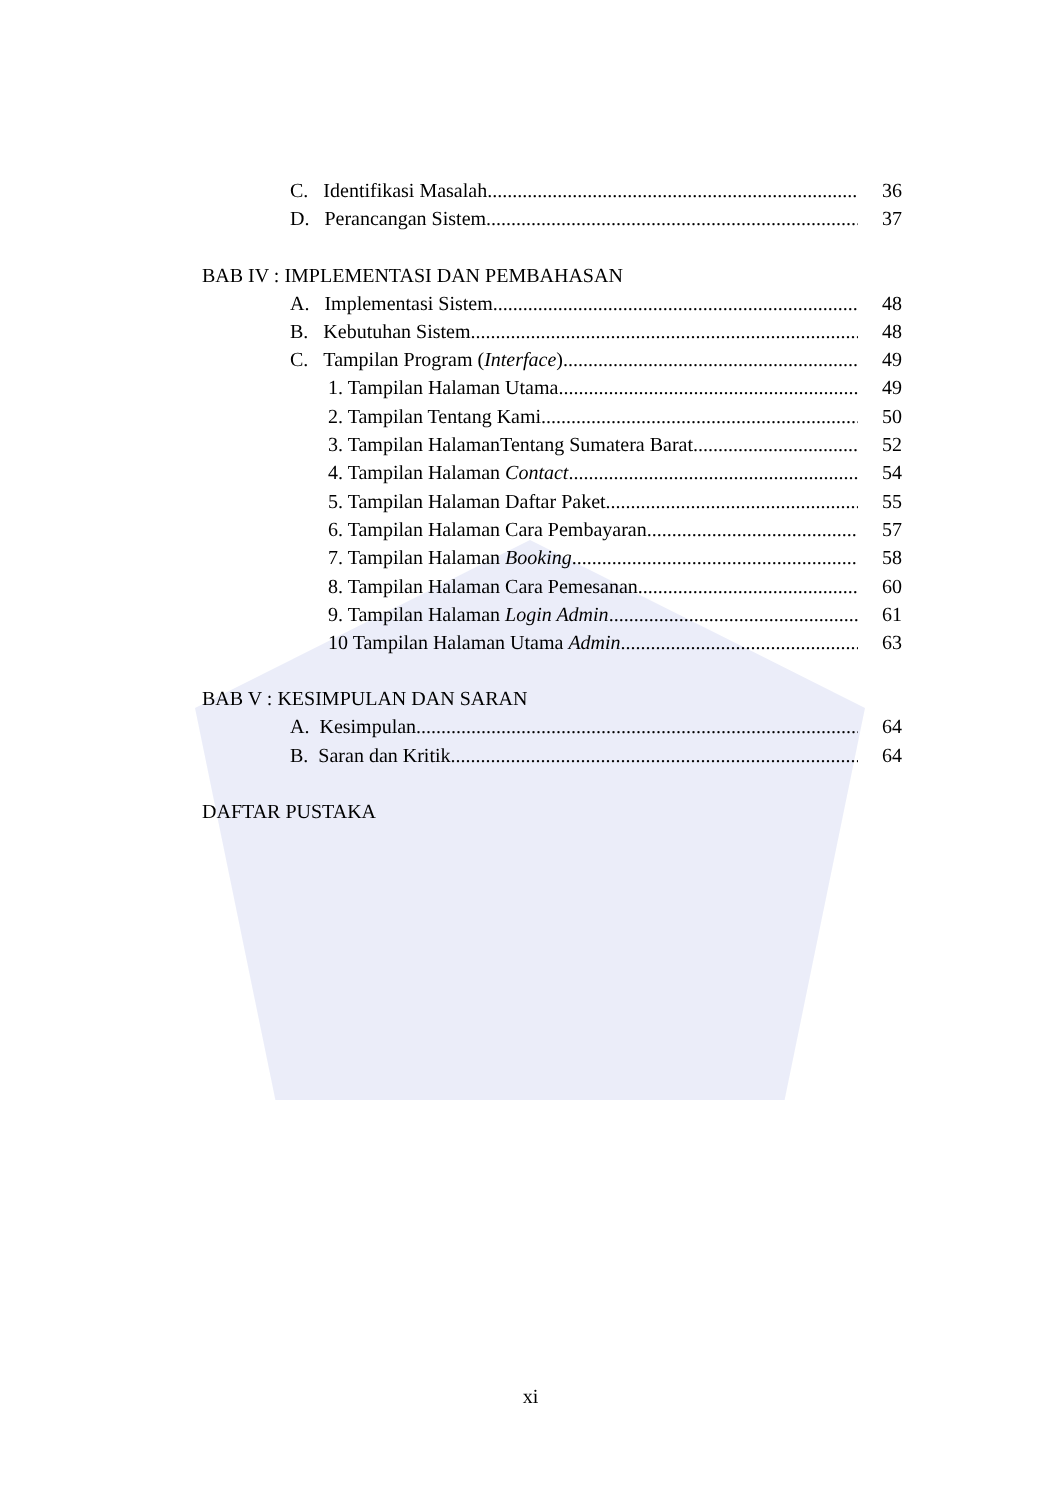C. Identifikasi Masalah 36
D. Perancangan Sistem 37
BAB IV : IMPLEMENTASI DAN PEMBAHASAN
A. Implementasi Sistem 48
B. Kebutuhan Sistem 48
C. Tampilan Program (Interface) 49
1. Tampilan Halaman Utama 49
2. Tampilan Tentang Kami 50
3. Tampilan HalamanTentang Sumatera Barat 52
4. Tampilan Halaman Contact 54
5. Tampilan Halaman Daftar Paket 55
6. Tampilan Halaman Cara Pembayaran 57
7. Tampilan Halaman Booking 58
8. Tampilan Halaman Cara Pemesanan 60
9. Tampilan Halaman Login Admin 61
10 Tampilan Halaman Utama Admin 63
BAB V : KESIMPULAN DAN SARAN
A. Kesimpulan 64
B. Saran dan Kritik 64
DAFTAR PUSTAKA
xi